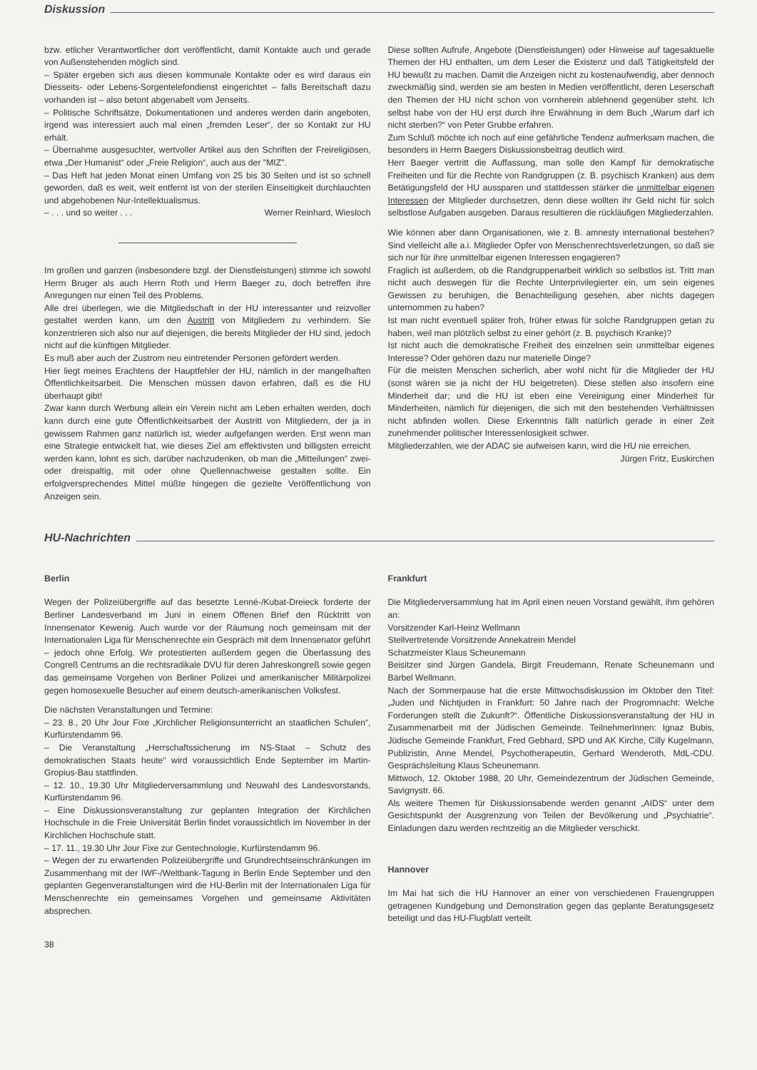Diskussion
bzw. etlicher Verantwortlicher dort veröffentlicht, damit Kontakte auch und gerade von Außenstehenden möglich sind.
– Später ergeben sich aus diesen kommunale Kontakte oder es wird daraus ein Diesseits- oder Lebens-Sorgentelefondienst eingerichtet – falls Bereitschaft dazu vorhanden ist – also betont abgenabelt vom Jenseits.
– Politische Schriftsätze, Dokumentationen und anderes werden darin angeboten, irgend was interessiert auch mal einen „fremden Leser“, der so Kontakt zur HU erhält.
– Übernahme ausgesuchter, wertvoller Artikel aus den Schriften der Freireligiösen, etwa „Der Humanist“ oder „Freie Religion“, auch aus der "MIZ".
– Das Heft hat jeden Monat einen Umfang von 25 bis 30 Seiten und ist so schnell geworden, daß es weit, weit entfernt ist von der sterilen Einseitigkeit durchlauchten und abgehobenen Nur-Intellektualismus.
– . . . und so weiter . . . Werner Reinhard, Wiesloch
Im großen und ganzen (insbesondere bzgl. der Dienstleistungen) stimme ich sowohl Herrn Bruger als auch Herrn Roth und Herrn Baeger zu, doch betreffen ihre Anregungen nur einen Teil des Problems.
Alle drei überlegen, wie die Mitgliedschaft in der HU interessanter und reizvoller gestaltet werden kann, um den Austritt von Mitgliedern zu verhindern. Sie konzentrieren sich also nur auf diejenigen, die bereits Mitglieder der HU sind, jedoch nicht auf die künftigen Mitglieder.
Es muß aber auch der Zustrom neu eintretender Personen gefördert werden.
Hier liegt meines Erachtens der Hauptfehler der HU, nämlich in der mangelhaften Öffentlichkeitsarbeit. Die Menschen müssen davon erfahren, daß es die HU überhaupt gibt!
Zwar kann durch Werbung allein ein Verein nicht am Leben erhalten werden, doch kann durch eine gute Öffentlichkeitsarbeit der Austritt von Mitgliedern, der ja in gewissem Rahmen ganz natürlich ist, wieder aufgefangen werden. Erst wenn man eine Strategie entwickelt hat, wie dieses Ziel am effektivsten und billigsten erreicht werden kann, lohnt es sich, darüber nachzudenken, ob man die „Mitteilungen“ zwei- oder dreispaltig, mit oder ohne Quellennachweise gestalten sollte. Ein erfolgversprechendes Mittel müßte hingegen die gezielte Veröffentlichung von Anzeigen sein.
Diese sollten Aufrufe, Angebote (Dienstleistungen) oder Hinweise auf tagesaktuelle Themen der HU enthalten, um dem Leser die Existenz und daß Tätigkeitsfeld der HU bewußt zu machen. Damit die Anzeigen nicht zu kostenaufwendig, aber dennoch zweckmäßig sind, werden sie am besten in Medien veröffentlicht, deren Leserschaft den Themen der HU nicht schon von vornherein ablehnend gegenüber steht. Ich selbst habe von der HU erst durch ihre Erwähnung in dem Buch „Warum darf ich nicht sterben?“ von Peter Grubbe erfahren.
Zum Schluß möchte ich noch auf eine gefährliche Tendenz aufmerksam machen, die besonders in Herrn Baegers Diskussionsbeitrag deutlich wird.
Herr Baeger vertritt die Auffassung, man solle den Kampf für demokratische Freiheiten und für die Rechte von Randgruppen (z. B. psychisch Kranken) aus dem Betätigungsfeld der HU aussparen und stattdessen stärker die unmittelbar eigenen Interessen der Mitglieder durchsetzen, denn diese wollten ihr Geld nicht für solch selbstlose Aufgaben ausgeben. Daraus resultieren die rückläufigen Mitgliederzahlen.
Wie können aber dann Organisationen, wie z. B. amnesty international bestehen? Sind vielleicht alle a.i. Mitglieder Opfer von Menschenrechtsverletzungen, so daß sie sich nur für ihre unmittelbar eigenen Interessen engagieren?
Fraglich ist außerdem, ob die Randgruppenarbeit wirklich so selbstlos ist. Tritt man nicht auch deswegen für die Rechte Unterprivilegierter ein, um sein eigenes Gewissen zu beruhigen, die Benachteiligung gesehen, aber nichts dagegen unternommen zu haben?
Ist man nicht eventuell später froh, früher etwas für solche Randgruppen getan zu haben, weil man plötzlich selbst zu einer gehört (z. B. psychisch Kranke)?
Ist nicht auch die demokratische Freiheit des einzelnen sein unmittelbar eigenes Interesse? Oder gehören dazu nur materielle Dinge?
Für die meisten Menschen sicherlich, aber wohl nicht für die Mitglieder der HU (sonst wären sie ja nicht der HU beigetreten). Diese stellen also insofern eine Minderheit dar; und die HU ist eben eine Vereinigung einer Minderheit für Minderheiten, nämlich für diejenigen, die sich mit den bestehenden Verhältnissen nicht abfinden wollen. Diese Erkenntnis fällt natürlich gerade in einer Zeit zunehmender politischer Interessenlosigkeit schwer.
Mitgliederzahlen, wie der ADAC sie aufweisen kann, wird die HU nie erreichen.
Jürgen Fritz, Euskirchen
HU-Nachrichten
Berlin
Wegen der Polizeiübergriffe auf das besetzte Lenné-/Kubat-Dreieck forderte der Berliner Landesverband im Juni in einem Offenen Brief den Rücktritt von Innensenator Kewenig. Auch wurde vor der Räumung noch gemeinsam mit der Internationalen Liga für Menschenrechte ein Gespräch mit dem Innensenator geführt – jedoch ohne Erfolg. Wir protestierten außerdem gegen die Überlassung des Congreß Centrums an die rechtsradikale DVU für deren Jahreskongreß sowie gegen das gemeinsame Vorgehen von Berliner Polizei und amerikanischer Militärpolizei gegen homosexuelle Besucher auf einem deutsch-amerikanischen Volksfest.
Die nächsten Veranstaltungen und Termine:
– 23. 8., 20 Uhr Jour Fixe „Kirchlicher Religionsunterricht an staatlichen Schulen“, Kurfürstendamm 96.
– Die Veranstaltung „Herrschaftssicherung im NS-Staat – Schutz des demokratischen Staats heute“ wird voraussichtlich Ende September im Martin-Gropius-Bau stattfinden.
– 12. 10., 19.30 Uhr Mitgliederversammlung und Neuwahl des Landesvorstands, Kurfürstendamm 96.
– Eine Diskussionsveranstaltung zur geplanten Integration der Kirchlichen Hochschule in die Freie Universität Berlin findet voraussichtlich im November in der Kirchlichen Hochschule statt.
– 17. 11., 19.30 Uhr Jour Fixe zur Gentechnologie, Kurfürstendamm 96.
– Wegen der zu erwartenden Polizeiübergriffe und Grundrechtseinschränkungen im Zusammenhang mit der IWF-/Weltbank-Tagung in Berlin Ende September und den geplanten Gegenveranstaltungen wird die HU-Berlin mit der Internationalen Liga für Menschenrechte ein gemeinsames Vorgehen und gemeinsame Aktivitäten absprechen.
38
Frankfurt
Die Mitgliederversammlung hat im April einen neuen Vorstand gewählt, ihm gehören an:
Vorsitzender Karl-Heinz Wellmann
Stellvertretende Vorsitzende Annekatrein Mendel
Schatzmeister Klaus Scheunemann
Beisitzer sind Jürgen Gandela, Birgit Freudemann, Renate Scheunemann und Bärbel Wellmann.
Nach der Sommerpause hat die erste Mittwochsdiskussion im Oktober den Titel: „Juden und Nichtjuden in Frankfurt: 50 Jahre nach der Progromnacht: Welche Forderungen stellt die Zukunft?“. Öffentliche Diskussionsveranstaltung der HU in Zusammenarbeit mit der Jüdischen Gemeinde. TeilnehmerInnen: Ignaz Bubis, Jüdische Gemeinde Frankfurt, Fred Gebhard, SPD und AK Kirche, Cilly Kugelmann, Publizistin, Anne Mendel, Psychotherapeutin, Gerhard Wenderoth, MdL-CDU. Gesprächsleitung Klaus Scheunemann.
Mittwoch, 12. Oktober 1988, 20 Uhr, Gemeindezentrum der Jüdischen Gemeinde, Savignystr. 66.
Als weitere Themen für Diskussionsabende werden genannt „AIDS“ unter dem Gesichtspunkt der Ausgrenzung von Teilen der Bevölkerung und „Psychiatrie“. Einladungen dazu werden rechtzeitig an die Mitglieder verschickt.
Hannover
Im Mai hat sich die HU Hannover an einer von verschiedenen Frauengruppen getragenen Kundgebung und Demonstration gegen das geplante Beratungsgesetz beteiligt und das HU-Flugblatt verteilt.